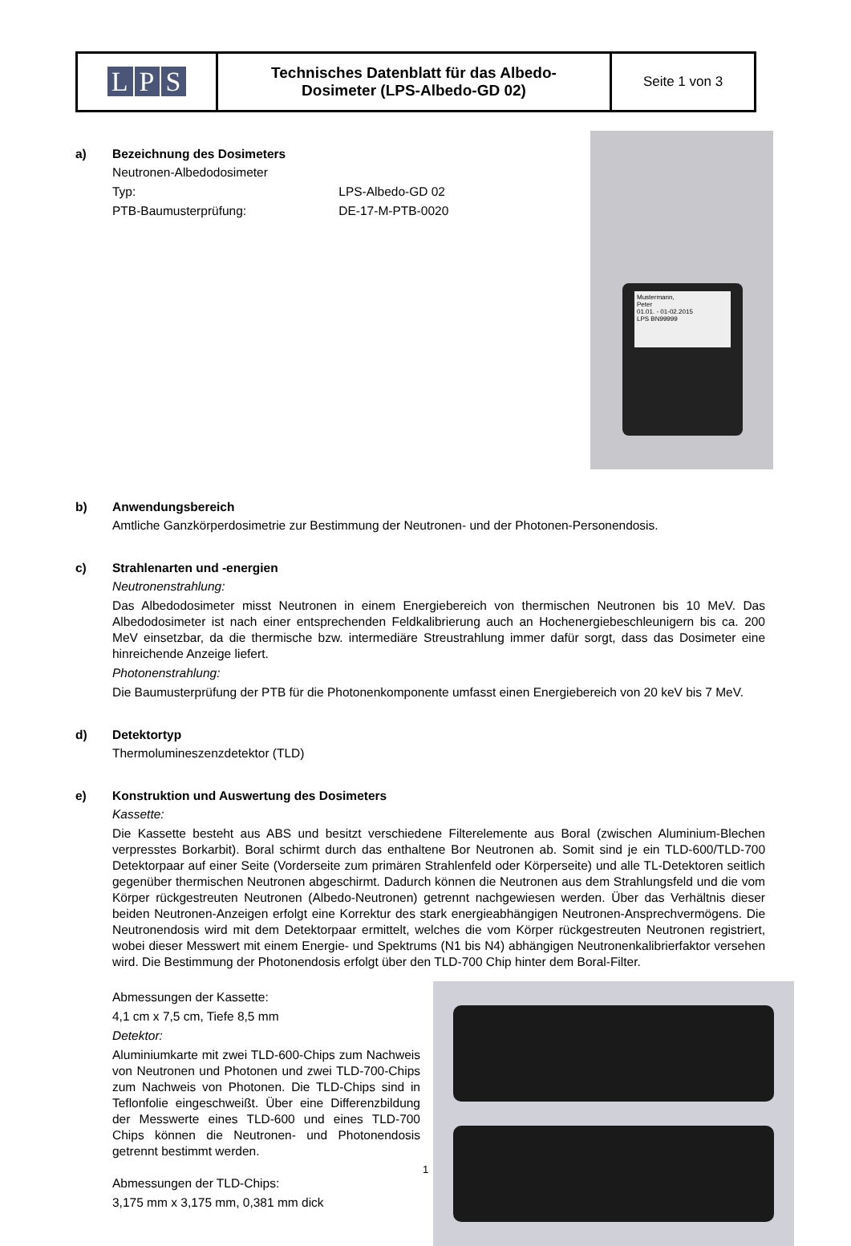| L P S | Technisches Datenblatt für das Albedo- Dosimeter (LPS-Albedo-GD 02) | Seite 1 von 3 |
a)
Mustermann,
Peter
01.01. - 01-02.2015
LPS BN99999
Bezeichnung des Dosimeters
Neutronen-Albedodosimeter
Typ: LPS-Albedo-GD 02
PTB-Baumusterprüfung: DE-17-M-PTB-0020
b) Anwendungsbereich
Amtliche Ganzkörperdosimetrie zur Bestimmung der Neutronen- und der Photonen-Personendosis.
c) Strahlenarten und -energien
Neutronenstrahlung:
Das Albedodosimeter misst Neutronen in einem Energiebereich von thermischen Neutronen bis 10 MeV. Das Albedodosimeter ist nach einer entsprechenden Feldkalibrierung auch an Hochenergiebeschleunigern bis ca. 200 MeV einsetzbar, da die thermische bzw. intermediäre Streustrahlung immer dafür sorgt, dass das Dosimeter eine hinreichende Anzeige liefert.
Photonenstrahlung:
Die Baumusterprüfung der PTB für die Photonenkomponente umfasst einen Energiebereich von 20 keV bis 7 MeV.
d) Detektortyp
Thermolumineszenzdetektor (TLD)
e) Konstruktion und Auswertung des Dosimeters
Kassette:
Die Kassette besteht aus ABS und besitzt verschiedene Filterelemente aus Boral (zwischen Aluminium-Blechen verpresstes Borkarbit). Boral schirmt durch das enthaltene Bor Neutronen ab. Somit sind je ein TLD-600/TLD-700 Detektorpaar auf einer Seite (Vorderseite zum primären Strahlenfeld oder Körperseite) und alle TL-Detektoren seitlich gegenüber thermischen Neutronen abgeschirmt. Dadurch können die Neutronen aus dem Strahlungsfeld und die vom Körper rückgestreuten Neutronen (Albedo-Neutronen) getrennt nachgewiesen werden. Über das Verhältnis dieser beiden Neutronen-Anzeigen erfolgt eine Korrektur des stark energieabhängigen Neutronen-Ansprechvermögens. Die Neutronendosis wird mit dem Detektorpaar ermittelt, welches die vom Körper rückgestreuten Neutronen registriert, wobei dieser Messwert mit einem Energie- und Spektrums (N1 bis N4) abhängigen Neutronenkalibrierfaktor versehen wird. Die Bestimmung der Photonendosis erfolgt über den TLD-700 Chip hinter dem Boral-Filter.
Abmessungen der Kassette:
4,1 cm x 7,5 cm, Tiefe 8,5 mm
Detektor:
Aluminiumkarte mit zwei TLD-600-Chips zum Nachweis von Neutronen und Photonen und zwei TLD-700-Chips zum Nachweis von Photonen. Die TLD-Chips sind in Teflonfolie eingeschweißt. Über eine Differenzbildung der Messwerte eines TLD-600 und eines TLD-700 Chips können die Neutronen- und Photonendosis getrennt bestimmt werden.
Abmessungen der TLD-Chips:
3,175 mm x 3,175 mm, 0,381 mm dick
1